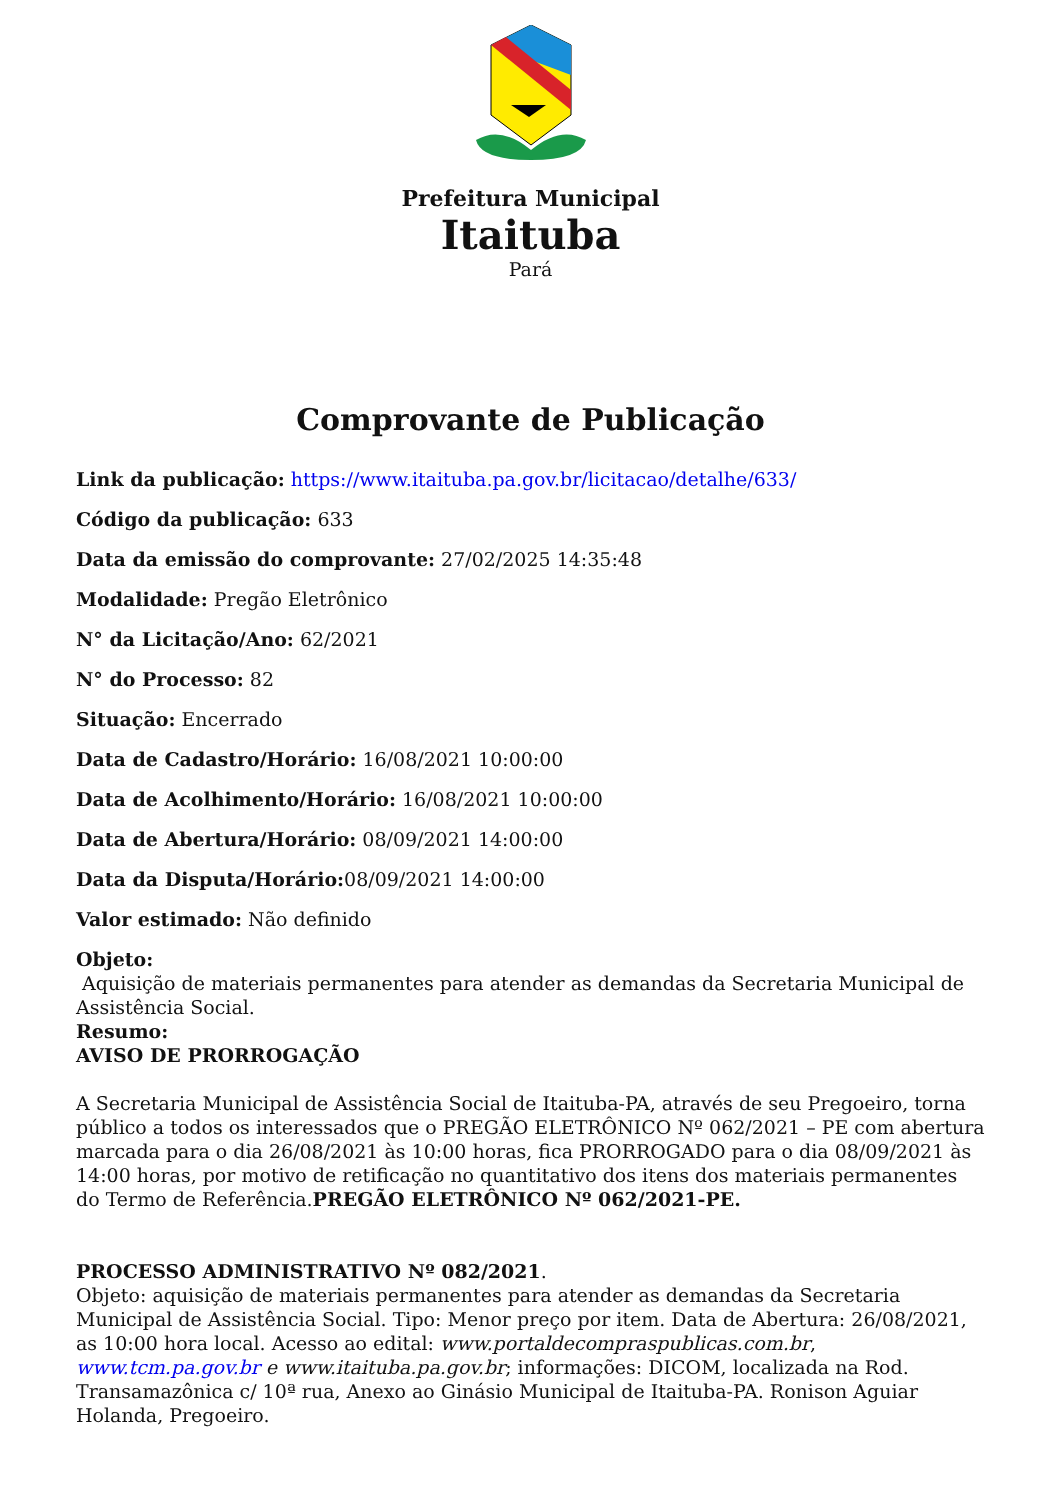Prefeitura Municipal
Itaituba
Pará
Comprovante de Publicação
Link da publicação: https://www.itaituba.pa.gov.br/licitacao/detalhe/633/
Código da publicação: 633
Data da emissão do comprovante: 27/02/2025 14:35:48
Modalidade: Pregão Eletrônico
N° da Licitação/Ano: 62/2021
N° do Processo: 82
Situação: Encerrado
Data de Cadastro/Horário: 16/08/2021 10:00:00
Data de Acolhimento/Horário: 16/08/2021 10:00:00
Data de Abertura/Horário: 08/09/2021 14:00:00
Data da Disputa/Horário: 08/09/2021 14:00:00
Valor estimado: Não definido
Objeto:
Aquisição de materiais permanentes para atender as demandas da Secretaria Municipal de Assistência Social.
Resumo:
AVISO DE PRORROGAÇÃO
A Secretaria Municipal de Assistência Social de Itaituba-PA, através de seu Pregoeiro, torna público a todos os interessados que o PREGÃO ELETRÔNICO Nº 062/2021 – PE com abertura marcada para o dia 26/08/2021 às 10:00 horas, fica PRORROGADO para o dia 08/09/2021 às 14:00 horas, por motivo de retificação no quantitativo dos itens dos materiais permanentes do Termo de Referência.PREGÃO ELETRÔNICO Nº 062/2021-PE.
PROCESSO ADMINISTRATIVO Nº 082/2021.
Objeto: aquisição de materiais permanentes para atender as demandas da Secretaria Municipal de Assistência Social. Tipo: Menor preço por item. Data de Abertura: 26/08/2021, as 10:00 hora local. Acesso ao edital: www.portaldecompraspublicas.com.br, www.tcm.pa.gov.br e www.itaituba.pa.gov.br; informações: DICOM, localizada na Rod. Transamazônica c/ 10ª rua, Anexo ao Ginásio Municipal de Itaituba-PA. Ronison Aguiar Holanda, Pregoeiro.